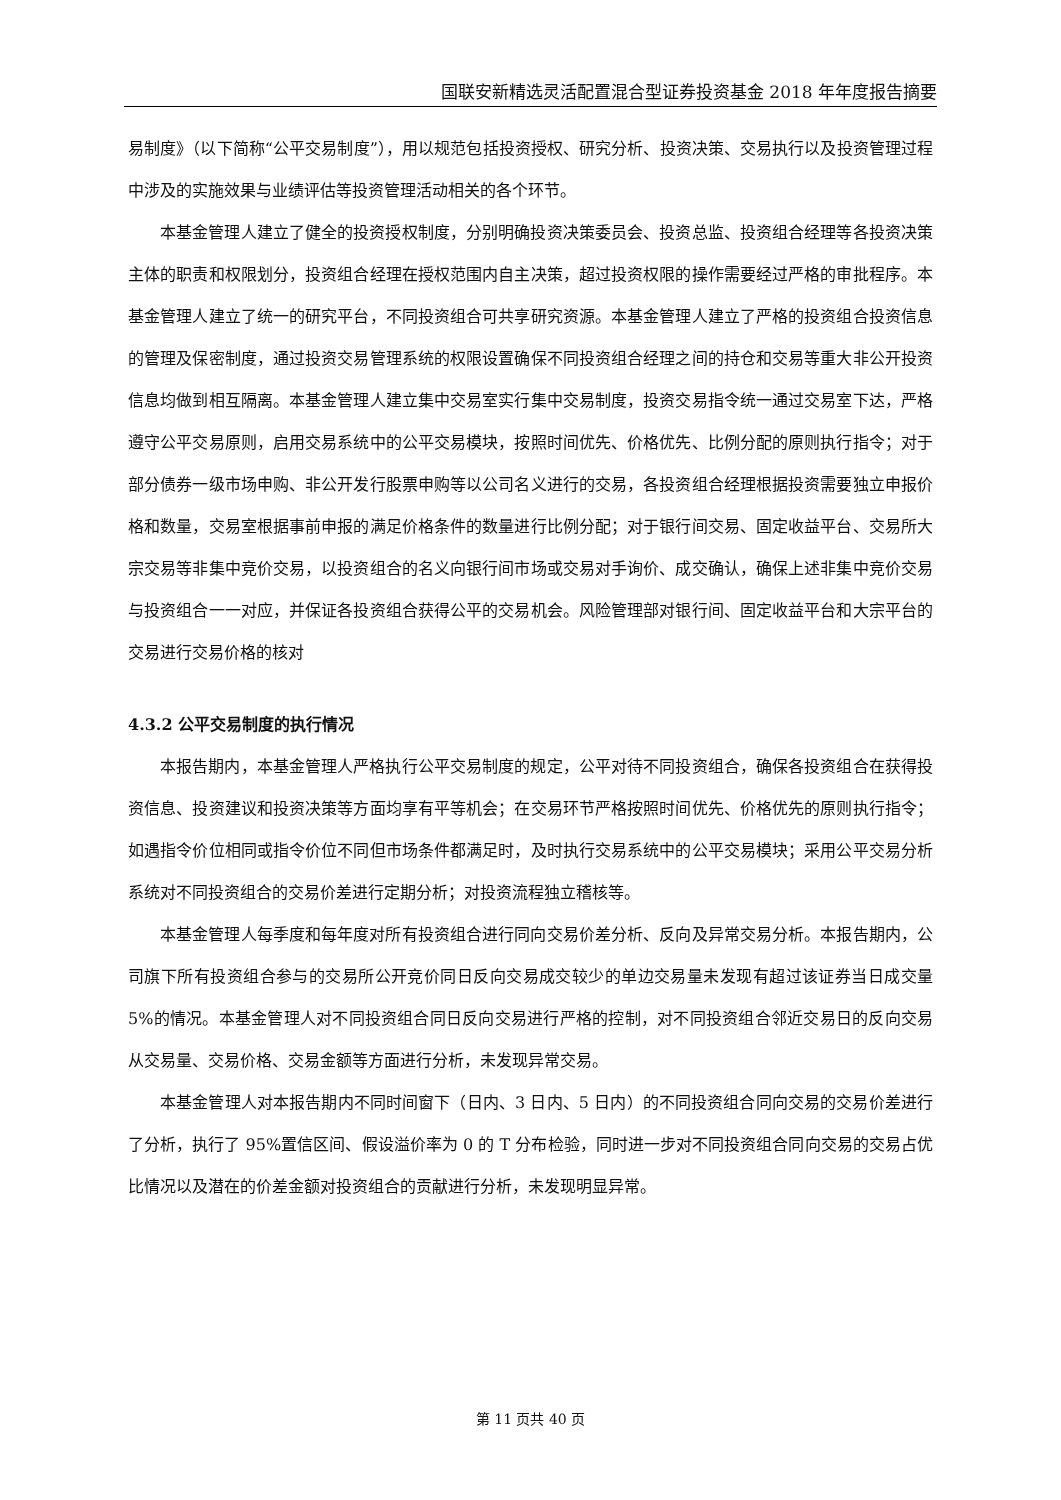国联安新精选灵活配置混合型证券投资基金 2018 年年度报告摘要
易制度》（以下简称“公平交易制度”），用以规范包括投资授权、研究分析、投资决策、交易执行以及投资管理过程中涉及的实施效果与业绩评估等投资管理活动相关的各个环节。
本基金管理人建立了健全的投资授权制度，分别明确投资决策委员会、投资总监、投资组合经理等各投资决策主体的职责和权限划分，投资组合经理在授权范围内自主决策，超过投资权限的操作需要经过严格的审批程序。本基金管理人建立了统一的研究平台，不同投资组合可共享研究资源。本基金管理人建立了严格的投资组合投资信息的管理及保密制度，通过投资交易管理系统的权限设置确保不同投资组合经理之间的持仓和交易等重大非公开投资信息均做到相互隔离。本基金管理人建立集中交易室实行集中交易制度，投资交易指令统一通过交易室下达，严格遵守公平交易原则，启用交易系统中的公平交易模块，按照时间优先、价格优先、比例分配的原则执行指令；对于部分债券一级市场申购、非公开发行股票申购等以公司名义进行的交易，各投资组合经理根据投资需要独立申报价格和数量，交易室根据事前申报的满足价格条件的数量进行比例分配；对于银行间交易、固定收益平台、交易所大宗交易等非集中竞价交易，以投资组合的名义向银行间市场或交易对手询价、成交确认，确保上述非集中竞价交易与投资组合一一对应，并保证各投资组合获得公平的交易机会。风险管理部对银行间、固定收益平台和大宗平台的交易进行交易价格的核对
4.3.2 公平交易制度的执行情况
本报告期内，本基金管理人严格执行公平交易制度的规定，公平对待不同投资组合，确保各投资组合在获得投资信息、投资建议和投资决策等方面均享有平等机会；在交易环节严格按照时间优先、价格优先的原则执行指令；如遇指令价位相同或指令价位不同但市场条件都满足时，及时执行交易系统中的公平交易模块；采用公平交易分析系统对不同投资组合的交易价差进行定期分析；对投资流程独立稽核等。
本基金管理人每季度和每年度对所有投资组合进行同向交易价差分析、反向及异常交易分析。本报告期内，公司旗下所有投资组合参与的交易所公开竞价同日反向交易成交较少的单边交易量未发现有超过该证券当日成交量 5%的情况。本基金管理人对不同投资组合同日反向交易进行严格的控制，对不同投资组合邻近交易日的反向交易从交易量、交易价格、交易金额等方面进行分析，未发现异常交易。
本基金管理人对本报告期内不同时间窗下（日内、3 日内、5 日内）的不同投资组合同向交易的交易价差进行了分析，执行了 95%置信区间、假设溢价率为 0 的 T 分布检验，同时进一步对不同投资组合同向交易的交易占优比情况以及潜在的价差金额对投资组合的贡献进行分析，未发现明显异常。
第 11 页共 40 页